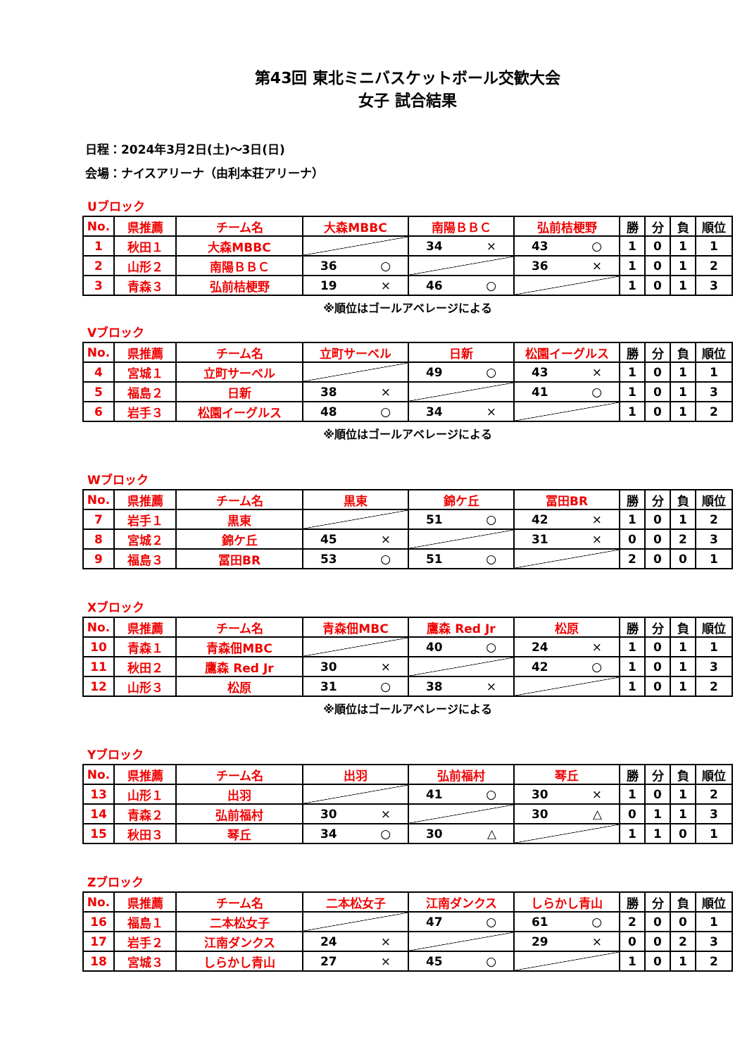第43回 東北ミニバスケットボール交歓大会
女子 試合結果
日程：2024年3月2日(土)～3日(日)
会場：ナイスアリーナ（由利本荘アリーナ）
Uブロック
| No. | 県推薦 | チーム名 | 大森MBBC | 南陽ＢＢＣ | 弘前桔梗野 | 勝 | 分 | 負 | 順位 |
| --- | --- | --- | --- | --- | --- | --- | --- | --- | --- |
| 1 | 秋田１ | 大森MBBC | | 34 × | 43 ○ | 1 | 0 | 1 | 1 |
| 2 | 山形２ | 南陽ＢＢＣ | 36 ○ | | 36 × | 1 | 0 | 1 | 2 |
| 3 | 青森３ | 弘前桔梗野 | 19 × | 46 ○ | | 1 | 0 | 1 | 3 |
※順位はゴールアベレージによる
Vブロック
| No. | 県推薦 | チーム名 | 立町サーベル | 日新 | 松園イーグルス | 勝 | 分 | 負 | 順位 |
| --- | --- | --- | --- | --- | --- | --- | --- | --- | --- |
| 4 | 宮城１ | 立町サーベル | | 49 ○ | 43 × | 1 | 0 | 1 | 1 |
| 5 | 福島２ | 日新 | 38 × | | 41 ○ | 1 | 0 | 1 | 3 |
| 6 | 岩手３ | 松園イーグルス | 48 ○ | 34 × | | 1 | 0 | 1 | 2 |
※順位はゴールアベレージによる
Wブロック
| No. | 県推薦 | チーム名 | 黒東 | 錦ケ丘 | 冨田BR | 勝 | 分 | 負 | 順位 |
| --- | --- | --- | --- | --- | --- | --- | --- | --- | --- |
| 7 | 岩手１ | 黒東 | | 51 ○ | 42 × | 1 | 0 | 1 | 2 |
| 8 | 宮城２ | 錦ケ丘 | 45 × | | 31 × | 0 | 0 | 2 | 3 |
| 9 | 福島３ | 冨田BR | 53 ○ | 51 ○ | | 2 | 0 | 0 | 1 |
Xブロック
| No. | 県推薦 | チーム名 | 青森佃MBC | 鷹森 Red Jr | 松原 | 勝 | 分 | 負 | 順位 |
| --- | --- | --- | --- | --- | --- | --- | --- | --- | --- |
| 10 | 青森１ | 青森佃MBC | | 40 ○ | 24 × | 1 | 0 | 1 | 1 |
| 11 | 秋田２ | 鷹森 Red Jr | 30 × | | 42 ○ | 1 | 0 | 1 | 3 |
| 12 | 山形３ | 松原 | 31 ○ | 38 × | | 1 | 0 | 1 | 2 |
※順位はゴールアベレージによる
Yブロック
| No. | 県推薦 | チーム名 | 出羽 | 弘前福村 | 琴丘 | 勝 | 分 | 負 | 順位 |
| --- | --- | --- | --- | --- | --- | --- | --- | --- | --- |
| 13 | 山形１ | 出羽 | | 41 ○ | 30 × | 1 | 0 | 1 | 2 |
| 14 | 青森２ | 弘前福村 | 30 × | | 30 △ | 0 | 1 | 1 | 3 |
| 15 | 秋田３ | 琴丘 | 34 ○ | 30 △ | | 1 | 1 | 0 | 1 |
Zブロック
| No. | 県推薦 | チーム名 | 二本松女子 | 江南ダンクス | しらかし青山 | 勝 | 分 | 負 | 順位 |
| --- | --- | --- | --- | --- | --- | --- | --- | --- | --- |
| 16 | 福島１ | 二本松女子 | | 47 ○ | 61 ○ | 2 | 0 | 0 | 1 |
| 17 | 岩手２ | 江南ダンクス | 24 × | | 29 × | 0 | 0 | 2 | 3 |
| 18 | 宮城３ | しらかし青山 | 27 × | 45 ○ | | 1 | 0 | 1 | 2 |